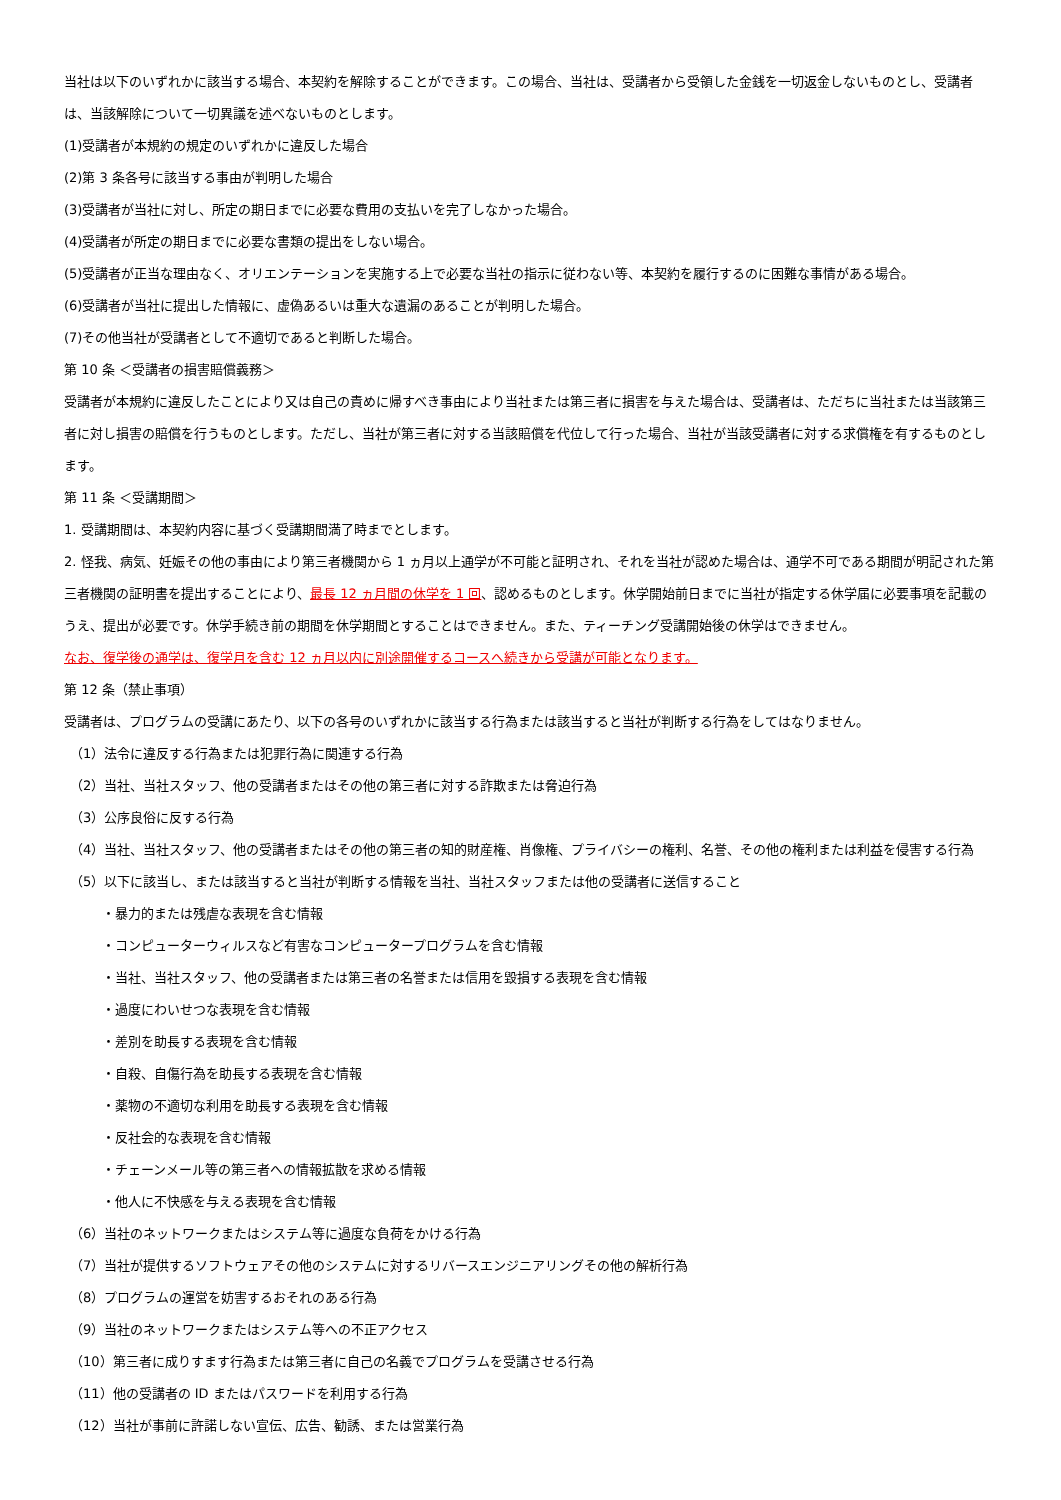当社は以下のいずれかに該当する場合、本契約を解除することができます。この場合、当社は、受講者から受領した金銭を一切返金しないものとし、受講者は、当該解除について一切異議を述べないものとします。
(1)受講者が本規約の規定のいずれかに違反した場合
(2)第 3 条各号に該当する事由が判明した場合
(3)受講者が当社に対し、所定の期日までに必要な費用の支払いを完了しなかった場合。
(4)受講者が所定の期日までに必要な書類の提出をしない場合。
(5)受講者が正当な理由なく、オリエンテーションを実施する上で必要な当社の指示に従わない等、本契約を履行するのに困難な事情がある場合。
(6)受講者が当社に提出した情報に、虚偽あるいは重大な遺漏のあることが判明した場合。
(7)その他当社が受講者として不適切であると判断した場合。
第 10 条 ＜受講者の損害賠償義務＞
受講者が本規約に違反したことにより又は自己の責めに帰すべき事由により当社または第三者に損害を与えた場合は、受講者は、ただちに当社または当該第三者に対し損害の賠償を行うものとします。ただし、当社が第三者に対する当該賠償を代位して行った場合、当社が当該受講者に対する求償権を有するものとします。
第 11 条 ＜受講期間＞
1. 受講期間は、本契約内容に基づく受講期間満了時までとします。
2. 怪我、病気、妊娠その他の事由により第三者機関から 1 ヵ月以上通学が不可能と証明され、それを当社が認めた場合は、通学不可である期間が明記された第三者機関の証明書を提出することにより、最長 12 ヵ月間の休学を 1 回、認めるものとします。休学開始前日までに当社が指定する休学届に必要事項を記載のうえ、提出が必要です。休学手続き前の期間を休学期間とすることはできません。また、ティーチング受講開始後の休学はできません。
なお、復学後の通学は、復学月を含む 12 ヵ月以内に別途開催するコースへ続きから受講が可能となります。
第 12 条（禁止事項）
受講者は、プログラムの受講にあたり、以下の各号のいずれかに該当する行為または該当すると当社が判断する行為をしてはなりません。
（1）法令に違反する行為または犯罪行為に関連する行為
（2）当社、当社スタッフ、他の受講者またはその他の第三者に対する詐欺または脅迫行為
（3）公序良俗に反する行為
（4）当社、当社スタッフ、他の受講者またはその他の第三者の知的財産権、肖像権、プライバシーの権利、名誉、その他の権利または利益を侵害する行為
（5）以下に該当し、または該当すると当社が判断する情報を当社、当社スタッフまたは他の受講者に送信すること
・暴力的または残虐な表現を含む情報
・コンピューターウィルスなど有害なコンピュータープログラムを含む情報
・当社、当社スタッフ、他の受講者または第三者の名誉または信用を毀損する表現を含む情報
・過度にわいせつな表現を含む情報
・差別を助長する表現を含む情報
・自殺、自傷行為を助長する表現を含む情報
・薬物の不適切な利用を助長する表現を含む情報
・反社会的な表現を含む情報
・チェーンメール等の第三者への情報拡散を求める情報
・他人に不快感を与える表現を含む情報
（6）当社のネットワークまたはシステム等に過度な負荷をかける行為
（7）当社が提供するソフトウェアその他のシステムに対するリバースエンジニアリングその他の解析行為
（8）プログラムの運営を妨害するおそれのある行為
（9）当社のネットワークまたはシステム等への不正アクセス
（10）第三者に成りすます行為または第三者に自己の名義でプログラムを受講させる行為
（11）他の受講者の ID またはパスワードを利用する行為
（12）当社が事前に許諾しない宣伝、広告、勧誘、または営業行為